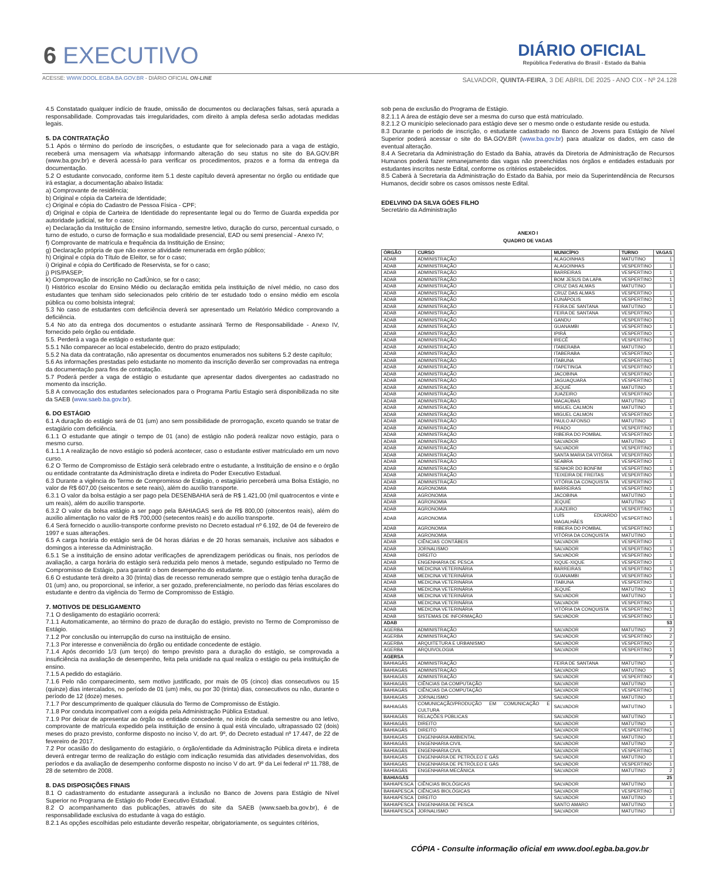6 EXECUTIVO
DIÁRIO OFICIAL
República Federativa do Brasil - Estado da Bahia
ACESSE: WWW.DOOL.EGBA.BA.GOV.BR - DIÁRIO OFICIAL ON-LINE
SALVADOR, QUINTA-FEIRA, 3 DE ABRIL DE 2025 - ANO CIX - Nº 24.128
4.5 Constatado qualquer indício de fraude, omissão de documentos ou declarações falsas, será apurada a responsabilidade. Comprovadas tais irregularidades, com direito à ampla defesa serão adotadas medidas legais.
5. DA CONTRATAÇÃO
5.1 Após o término do período de inscrições, o estudante que for selecionado para a vaga de estágio, receberá uma mensagem via whatsapp informando alteração do seu status no site do BA.GOV.BR (www.ba.gov.br) e deverá acessá-lo para verificar os procedimentos, prazos e a forma da entrega da documentação.
5.2 O estudante convocado, conforme item 5.1 deste capítulo deverá apresentar no órgão ou entidade que irá estagiar, a documentação abaixo listada:
a) Comprovante de residência;
b) Original e cópia da Carteira de Identidade;
c) Original e cópia do Cadastro de Pessoa Física - CPF;
d) Original e cópia de Carteira de Identidade do representante legal ou do Termo de Guarda expedida por autoridade judicial, se for o caso;
e) Declaração da Instituição de Ensino informando, semestre letivo, duração do curso, percentual cursado, o turno de estudo, o curso de formação e sua modalidade presencial, EAD ou semi presencial - Anexo IV;
f) Comprovante de matrícula e frequência da Instituição de Ensino;
g) Declaração própria de que não exerce atividade remunerada em órgão público;
h) Original e cópia do Título de Eleitor, se for o caso;
i) Original e cópia do Certificado de Reservista, se for o caso;
j) PIS/PASEP;
k) Comprovação de inscrição no CadÚnico, se for o caso;
l) Histórico escolar do Ensino Médio ou declaração emitida pela instituição de nível médio, no caso dos estudantes que tenham sido selecionados pelo critério de ter estudado todo o ensino médio em escola pública ou como bolsista integral;
5.3 No caso de estudantes com deficiência deverá ser apresentado um Relatório Médico comprovando a deficiência.
5.4 No ato da entrega dos documentos o estudante assinará Termo de Responsabilidade - Anexo IV, fornecido pelo órgão ou entidade.
5.5. Perderá a vaga de estágio o estudante que:
5.5.1 Não comparecer ao local estabelecido, dentro do prazo estipulado;
5.5.2 Na data da contratação, não apresentar os documentos enumerados nos subitens 5.2 deste capítulo;
5.6 As informações prestadas pelo estudante no momento da inscrição deverão ser comprovadas na entrega da documentação para fins de contratação.
5.7 Poderá perder a vaga de estágio o estudante que apresentar dados divergentes ao cadastrado no momento da inscrição.
5.8 A convocação dos estudantes selecionados para o Programa Partiu Estagio será disponibilizada no site da SAEB (www.saeb.ba.gov.br).
6. DO ESTÁGIO
6.1 A duração do estágio será de 01 (um) ano sem possibilidade de prorrogação, exceto quando se tratar de estagiário com deficiência.
6.1.1 O estudante que atingir o tempo de 01 (ano) de estágio não poderá realizar novo estágio, para o mesmo curso.
6.1.1.1 A realização de novo estágio só poderá acontecer, caso o estudante estiver matriculado em um novo curso.
6.2 O Termo de Compromisso de Estágio será celebrado entre o estudante, a Instituição de ensino e o órgão ou entidade contratante da Administração direta e indireta do Poder Executivo Estadual.
6.3 Durante a vigência do Termo de Compromisso de Estágio, o estagiário perceberá uma Bolsa Estágio, no valor de R$ 607,00 (seiscentos e sete reais), além do auxílio transporte.
6.3.1 O valor da bolsa estágio a ser pago pela DESENBAHIA será de R$ 1.421,00 (mil quatrocentos e vinte e um reais), além do auxílio transporte.
6.3.2 O valor da bolsa estágio a ser pago pela BAHIAGAS será de R$ 800,00 (oitocentos reais), além do auxilio alimentação no valor de R$ 700,000 (setecentos reais) e do auxílio transporte.
6.4 Será fornecido o auxílio-transporte conforme previsto no Decreto estadual nº 6.192, de 04 de fevereiro de 1997 e suas alterações.
6.5 A carga horária do estágio será de 04 horas diárias e de 20 horas semanais, inclusive aos sábados e domingos a interesse da Administração.
6.5.1 Se a instituição de ensino adotar verificações de aprendizagem periódicas ou finais, nos períodos de avaliação, a carga horária do estágio será reduzida pelo menos à metade, segundo estipulado no Termo de Compromisso de Estágio, para garantir o bom desempenho do estudante.
6.6 O estudante terá direito a 30 (trinta) dias de recesso remunerado sempre que o estágio tenha duração de 01 (um) ano, ou proporcional, se inferior, a ser gozado, preferencialmente, no período das férias escolares do estudante e dentro da vigência do Termo de Compromisso de Estágio.
7. MOTIVOS DE DESLIGAMENTO
7.1 O desligamento do estagiário ocorrerá:
7.1.1 Automaticamente, ao término do prazo de duração do estágio, previsto no Termo de Compromisso de Estágio.
7.1.2 Por conclusão ou interrupção do curso na instituição de ensino.
7.1.3 Por interesse e conveniência do órgão ou entidade concedente de estágio.
7.1.4 Após decorrido 1/3 (um terço) do tempo previsto para a duração do estágio, se comprovada a insuficiência na avaliação de desempenho, feita pela unidade na qual realiza o estágio ou pela instituição de ensino.
7.1.5 A pedido do estagiário.
7.1.6 Pelo não comparecimento, sem motivo justificado, por mais de 05 (cinco) dias consecutivos ou 15 (quinze) dias intercalados, no período de 01 (um) mês, ou por 30 (trinta) dias, consecutivos ou não, durante o período de 12 (doze) meses.
7.1.7 Por descumprimento de qualquer cláusula do Termo de Compromisso de Estágio.
7.1.8 Por conduta incompatível com a exigida pela Administração Pública Estadual.
7.1.9 Por deixar de apresentar ao órgão ou entidade concedente, no início de cada semestre ou ano letivo, comprovante de matrícula expedido pela instituição de ensino à qual está vinculado, ultrapassado 02 (dois) meses do prazo previsto, conforme disposto no inciso V, do art. 9º, do Decreto estadual nº 17.447, de 22 de fevereiro de 2017.
7.2 Por ocasião do desligamento do estagiário, o órgão/entidade da Administração Pública direta e indireta deverá entregar termo de realização do estágio com indicação resumida das atividades desenvolvidas, dos períodos e da avaliação de desempenho conforme disposto no inciso V do art. 9º da Lei federal nº 11.788, de 28 de setembro de 2008.
8. DAS DISPOSIÇÕES FINAIS
8.1 O cadastramento do estudante assegurará a inclusão no Banco de Jovens para Estágio de Nível Superior no Programa de Estágio do Poder Executivo Estadual.
8.2 O acompanhamento das publicações, através do site da SAEB (www.saeb.ba.gov.br), é de responsabilidade exclusiva do estudante à vaga do estágio.
8.2.1 As opções escolhidas pelo estudante deverão respeitar, obrigatoriamente, os seguintes critérios,
sob pena de exclusão do Programa de Estágio.
8.2.1.1 A área de estágio deve ser a mesma do curso que está matriculado.
8.2.1.2 O município selecionado para estágio deve ser o mesmo onde o estudante reside ou estuda.
8.3 Durante o período de inscrição, o estudante cadastrado no Banco de Jovens para Estágio de Nível Superior poderá acessar o site do BA.GOV.BR (www.ba.gov.br) para atualizar os dados, em caso de eventual alteração.
8.4 A Secretaria da Administração do Estado da Bahia, através da Diretoria de Administração de Recursos Humanos poderá fazer remanejamento das vagas não preenchidas nos órgãos e entidades estaduais por estudantes inscritos neste Edital, conforme os critérios estabelecidos.
8.5 Caberá à Secretaria da Administração do Estado da Bahia, por meio da Superintendência de Recursos Humanos, decidir sobre os casos omissos neste Edital.
EDELVINO DA SILVA GÓES FILHO
Secretário da Administração
ANEXO I
QUADRO DE VAGAS
| ÓRGÃO | CURSO | MUNICÍPIO | TURNO | VAGAS |
| --- | --- | --- | --- | --- |
| ADAB | ADMINISTRAÇÃO | ALAGOINHAS | MATUTINO | 1 |
| ADAB | ADMINISTRAÇÃO | ALAGOINHAS | VESPERTINO | 1 |
| ADAB | ADMINISTRAÇÃO | BARREIRAS | VESPERTINO | 1 |
| ADAB | ADMINISTRAÇÃO | BOM JESUS DA LAPA | VESPERTINO | 1 |
| ADAB | ADMINISTRAÇÃO | CRUZ DAS ALMAS | MATUTINO | 1 |
| ADAB | ADMINISTRAÇÃO | CRUZ DAS ALMAS | VESPERTINO | 1 |
| ADAB | ADMINISTRAÇÃO | EUNÁPOLIS | VESPERTINO | 1 |
| ADAB | ADMINISTRAÇÃO | FEIRA DE SANTANA | MATUTINO | 1 |
| ADAB | ADMINISTRAÇÃO | FEIRA DE SANTANA | VESPERTINO | 1 |
| ADAB | ADMINISTRAÇÃO | GANDU | VESPERTINO | 1 |
| ADAB | ADMINISTRAÇÃO | GUANAMBI | VESPERTINO | 1 |
| ADAB | ADMINISTRAÇÃO | IPIRÁ | VESPERTINO | 1 |
| ADAB | ADMINISTRAÇÃO | IRECÊ | VESPERTINO | 1 |
| ADAB | ADMINISTRAÇÃO | ITABERABA | MATUTINO | 1 |
| ADAB | ADMINISTRAÇÃO | ITABERABA | VESPERTINO | 1 |
| ADAB | ADMINISTRAÇÃO | ITABUNA | VESPERTINO | 1 |
| ADAB | ADMINISTRAÇÃO | ITAPETINGA | VESPERTINO | 1 |
| ADAB | ADMINISTRAÇÃO | JACOBINA | VESPERTINO | 1 |
| ADAB | ADMINISTRAÇÃO | JAGUAQUARA | VESPERTINO | 1 |
| ADAB | ADMINISTRAÇÃO | JEQUIÉ | MATUTINO | 1 |
| ADAB | ADMINISTRAÇÃO | JUAZEIRO | VESPERTINO | 1 |
| ADAB | ADMINISTRAÇÃO | MACAÚBAS | MATUTINO | 1 |
| ADAB | ADMINISTRAÇÃO | MIGUEL CALMON | MATUTINO | 1 |
| ADAB | ADMINISTRAÇÃO | MIGUEL CALMON | VESPERTINO | 1 |
| ADAB | ADMINISTRAÇÃO | PAULO AFONSO | MATUTINO | 1 |
| ADAB | ADMINISTRAÇÃO | PRADO | VESPERTINO | 1 |
| ADAB | ADMINISTRAÇÃO | RIBEIRA DO POMBAL | VESPERTINO | 1 |
| ADAB | ADMINISTRAÇÃO | SALVADOR | MATUTINO | 1 |
| ADAB | ADMINISTRAÇÃO | SALVADOR | VESPERTINO | 1 |
| ADAB | ADMINISTRAÇÃO | SANTA MARIA DA VITÓRIA | VESPERTINO | 1 |
| ADAB | ADMINISTRAÇÃO | SEABRA | VESPERTINO | 1 |
| ADAB | ADMINISTRAÇÃO | SENHOR DO BONFIM | VESPERTINO | 1 |
| ADAB | ADMINISTRAÇÃO | TEIXEIRA DE FREITAS | VESPERTINO | 1 |
| ADAB | ADMINISTRAÇÃO | VITÓRIA DA CONQUISTA | VESPERTINO | 1 |
| ADAB | AGRONOMIA | BARREIRAS | VESPERTINO | 1 |
| ADAB | AGRONOMIA | JACOBINA | MATUTINO | 1 |
| ADAB | AGRONOMIA | JEQUIÉ | MATUTINO | 1 |
| ADAB | AGRONOMIA | JUAZEIRO | VESPERTINO | 1 |
| ADAB | AGRONOMIA | LUÍS EDUARDO MAGALHÃES | VESPERTINO | 1 |
| ADAB | AGRONOMIA | RIBEIRA DO POMBAL | VESPERTINO | 1 |
| ADAB | AGRONOMIA | VITÓRIA DA CONQUISTA | MATUTINO | 1 |
| ADAB | CIÊNCIAS CONTÁBEIS | SALVADOR | VESPERTINO | 1 |
| ADAB | JORNALISMO | SALVADOR | VESPERTINO | 1 |
| ADAB | DIREITO | SALVADOR | VESPERTINO | 1 |
| ADAB | ENGENHARIA DE PESCA | XIQUE-XIQUE | VESPERTINO | 1 |
| ADAB | MEDICINA VETERINÁRIA | BARREIRAS | VESPERTINO | 1 |
| ADAB | MEDICINA VETERINÁRIA | GUANAMBI | VESPERTINO | 1 |
| ADAB | MEDICINA VETERINÁRIA | ITABUNA | VESPERTINO | 1 |
| ADAB | MEDICINA VETERINÁRIA | JEQUIÉ | MATUTINO | 1 |
| ADAB | MEDICINA VETERINÁRIA | SALVADOR | MATUTINO | 1 |
| ADAB | MEDICINA VETERINÁRIA | SALVADOR | VESPERTINO | 1 |
| ADAB | MEDICINA VETERINÁRIA | VITÓRIA DA CONQUISTA | VESPERTINO | 1 |
| ADAB | SISTEMAS DE INFORMAÇÃO | SALVADOR | VESPERTINO | 1 |
| ADAB | | | | 53 |
| AGERBA | ADMINISTRAÇÃO | SALVADOR | MATUTINO | 2 |
| AGERBA | ADMINISTRAÇÃO | SALVADOR | VESPERTINO | 2 |
| AGERBA | ARQUITETURA E URBANISMO | SALVADOR | VESPERTINO | 2 |
| AGERBA | ARQUIVOLOGIA | SALVADOR | VESPERTINO | 1 |
| AGERSA | | | | 7 |
| BAHIAGÁS | ADMINISTRAÇÃO | FEIRA DE SANTANA | MATUTINO | 1 |
| BAHIAGÁS | ADMINISTRAÇÃO | SALVADOR | MATUTINO | 5 |
| BAHIAGÁS | ADMINISTRAÇÃO | SALVADOR | VESPERTINO | 4 |
| BAHIAGÁS | CIÊNCIAS DA COMPUTAÇÃO | SALVADOR | MATUTINO | 1 |
| BAHIAGÁS | CIÊNCIAS DA COMPUTAÇÃO | SALVADOR | VESPERTINO | 1 |
| BAHIAGÁS | JORNALISMO | SALVADOR | MATUTINO | 1 |
| BAHIAGÁS | COMUNICAÇÃO/PRODUÇÃO EM COMUNICAÇÃO E CULTURA | SALVADOR | MATUTINO | 1 |
| BAHIAGÁS | RELAÇÕES PÚBLICAS | SALVADOR | MATUTINO | 1 |
| BAHIAGÁS | DIREITO | SALVADOR | MATUTINO | 1 |
| BAHIAGÁS | DIREITO | SALVADOR | VESPERTINO | 1 |
| BAHIAGÁS | ENGENHARIA AMBIENTAL | SALVADOR | MATUTINO | 1 |
| BAHIAGÁS | ENGENHARIA CIVIL | SALVADOR | MATUTINO | 2 |
| BAHIAGÁS | ENGENHARIA CIVIL | SALVADOR | VESPERTINO | 1 |
| BAHIAGÁS | ENGENHARIA DE PETRÓLEO E GÁS | SALVADOR | MATUTINO | 1 |
| BAHIAGÁS | ENGENHARIA DE PETRÓLEO E GÁS | SALVADOR | VESPERTINO | 1 |
| BAHIAGÁS | ENGENHARIA MECÂNICA | SALVADOR | MATUTINO | 2 |
| BAHIAGÁS | | | | 25 |
| BAHIAPESCA | CIÊNCIAS BIOLÓGICAS | SALVADOR | MATUTINO | 1 |
| BAHIAPESCA | CIÊNCIAS BIOLÓGICAS | SALVADOR | VESPERTINO | 1 |
| BAHIAPESCA | DIREITO | SALVADOR | MATUTINO | 1 |
| BAHIAPESCA | ENGENHARIA DE PESCA | SANTO AMARO | MATUTINO | 1 |
| BAHIAPESCA | JORNALISMO | SALVADOR | MATUTINO | 1 |
CÓPIA - Consulte informação oficial em www.dool.egba.ba.gov.br